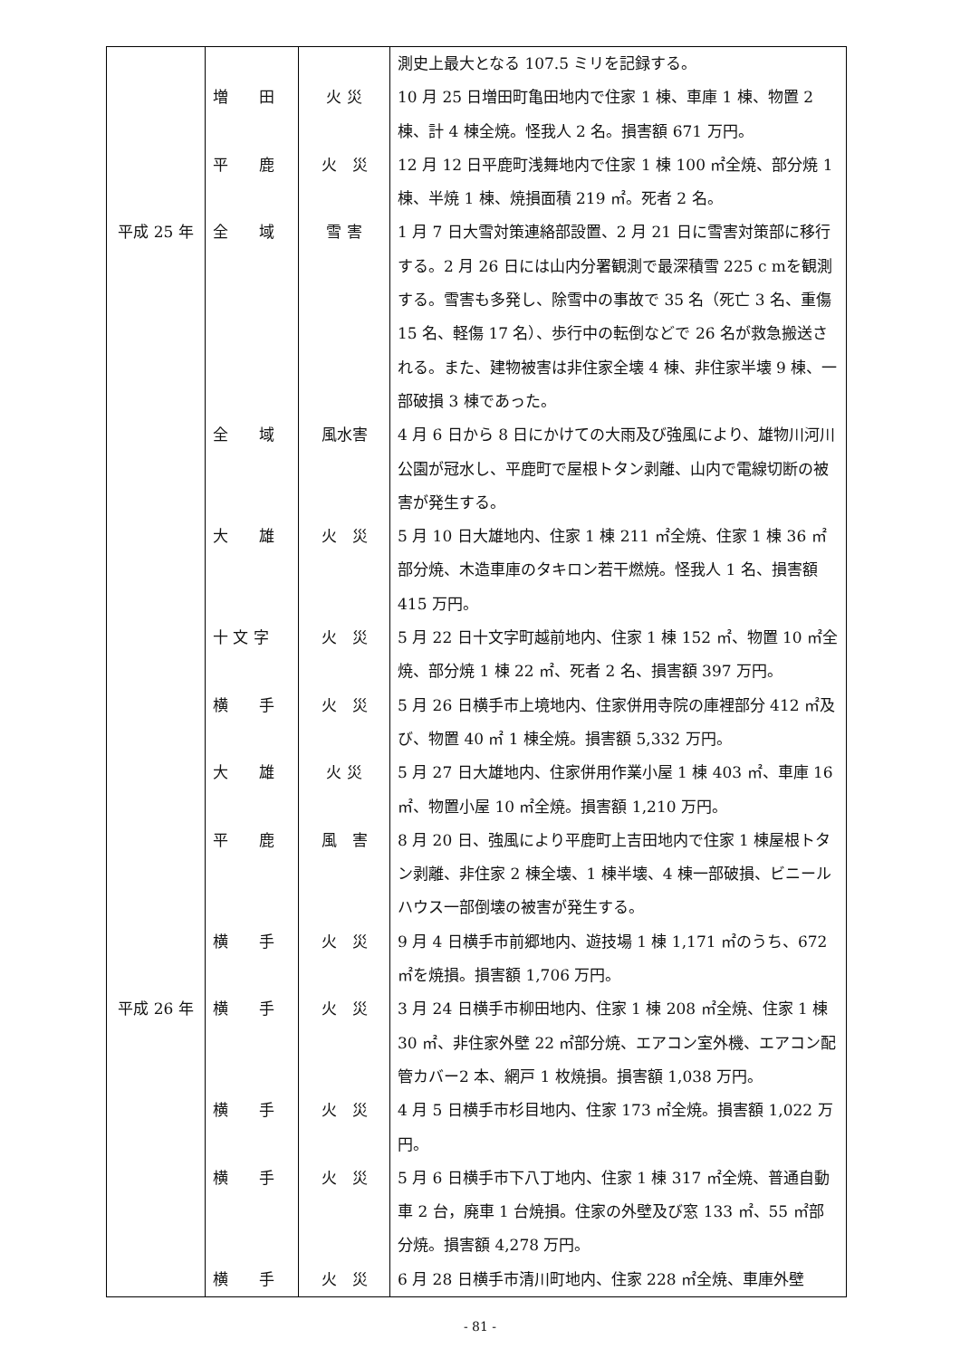| | | | 測史上最大となる 107.5 ミリを記録する。 |
| | 増 田 | 火 災 | 10 月 25 日増田町亀田地内で住家 1 棟、車庫 1 棟、物置 2 棟、計 4 棟全焼。怪我人 2 名。損害額 671 万円。 |
| | 平 鹿 | 火 災 | 12 月 12 日平鹿町浅舞地内で住家 1 棟 100 ㎡全焼、部分焼 1 棟、半焼 1 棟、焼損面積 219 ㎡。死者 2 名。 |
| 平成 25 年 | 全 域 | 雪 害 | 1 月 7 日大雪対策連絡部設置、2 月 21 日に雪害対策部に移行する。2 月 26 日には山内分署観測で最深積雪 225 c mを観測する。雪害も多発し、除雪中の事故で 35 名（死亡 3 名、重傷 15 名、軽傷 17 名）、歩行中の転倒などで 26 名が救急搬送される。また、建物被害は非住家全壊 4 棟、非住家半壊 9 棟、一部破損 3 棟であった。 |
| | 全 域 | 風水害 | 4 月 6 日から 8 日にかけての大雨及び強風により、雄物川河川公園が冠水し、平鹿町で屋根トタン剥離、山内で電線切断の被害が発生する。 |
| | 大 雄 | 火 災 | 5 月 10 日大雄地内、住家 1 棟 211 ㎡全焼、住家 1 棟 36 ㎡部分焼、木造車庫のタキロン若干燃焼。怪我人 1 名、損害額 415 万円。 |
| | 十 文 字 | 火 災 | 5 月 22 日十文字町越前地内、住家 1 棟 152 ㎡、物置 10 ㎡全焼、部分焼 1 棟 22 ㎡、死者 2 名、損害額 397 万円。 |
| | 横 手 | 火 災 | 5 月 26 日横手市上境地内、住家併用寺院の庫裡部分 412 ㎡及び、物置 40 ㎡ 1 棟全焼。損害額 5,332 万円。 |
| | 大 雄 | 火 災 | 5 月 27 日大雄地内、住家併用作業小屋 1 棟 403 ㎡、車庫 16 ㎡、物置小屋 10 ㎡全焼。損害額 1,210 万円。 |
| | 平 鹿 | 風 害 | 8 月 20 日、強風により平鹿町上吉田地内で住家 1 棟屋根トタン剥離、非住家 2 棟全壊、1 棟半壊、4 棟一部破損、ビニールハウス一部倒壊の被害が発生する。 |
| | 横 手 | 火 災 | 9 月 4 日横手市前郷地内、遊技場 1 棟 1,171 ㎡のうち、672 ㎡を焼損。損害額 1,706 万円。 |
| 平成 26 年 | 横 手 | 火 災 | 3 月 24 日横手市柳田地内、住家 1 棟 208 ㎡全焼、住家 1 棟 30 ㎡、非住家外壁 22 ㎡部分焼、エアコン室外機、エアコン配管カバー2 本、網戸 1 枚焼損。損害額 1,038 万円。 |
| | 横 手 | 火 災 | 4 月 5 日横手市杉目地内、住家 173 ㎡全焼。損害額 1,022 万円。 |
| | 横 手 | 火 災 | 5 月 6 日横手市下八丁地内、住家 1 棟 317 ㎡全焼、普通自動車 2 台，廃車 1 台焼損。住家の外壁及び窓 133 ㎡、55 ㎡部分焼。損害額 4,278 万円。 |
| | 横 手 | 火 災 | 6 月 28 日横手市清川町地内、住家 228 ㎡全焼、車庫外壁 |
- 81 -